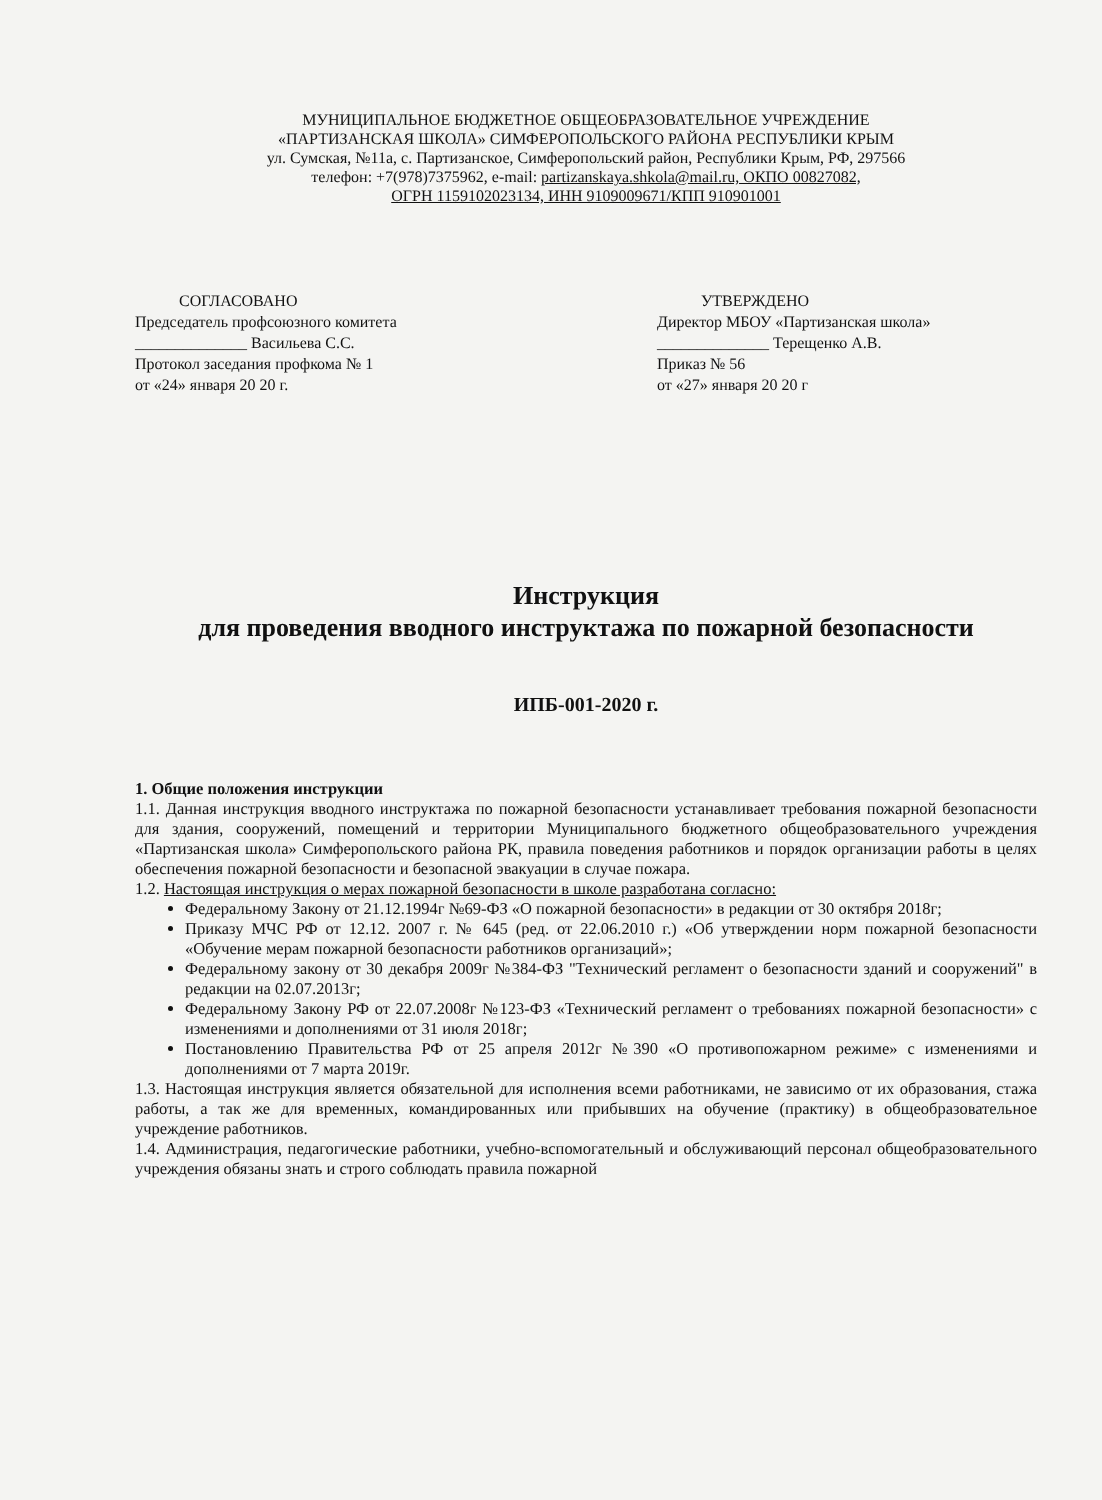МУНИЦИПАЛЬНОЕ БЮДЖЕТНОЕ ОБЩЕОБРАЗОВАТЕЛЬНОЕ УЧРЕЖДЕНИЕ
«ПАРТИЗАНСКАЯ ШКОЛА» СИМФЕРОПОЛЬСКОГО РАЙОНА РЕСПУБЛИКИ КРЫМ
ул. Сумская, №11а, с. Партизанское, Симферопольский район, Республики Крым, РФ, 297566
телефон: +7(978)7375962, e-mail: partizanskaya.shkola@mail.ru, ОКПО 00827082,
ОГРН 1159102023134, ИНН 9109009671/КПП 910901001
СОГЛАСОВАНО
Председатель профсоюзного комитета
______________ Васильева С.С.
Протокол заседания профкома № 1
от «24» января 20 20 г.
УТВЕРЖДЕНО
Директор МБОУ «Партизанская школа»
______________ Терещенко А.В.
Приказ № 56
от «27» января 20 20 г
Инструкция
для проведения вводного инструктажа по пожарной безопасности
ИПБ-001-2020 г.
1. Общие положения инструкции
1.1. Данная инструкция вводного инструктажа по пожарной безопасности устанавливает требования пожарной безопасности для здания, сооружений, помещений и территории Муниципального бюджетного общеобразовательного учреждения «Партизанская школа» Симферопольского района РК, правила поведения работников и порядок организации работы в целях обеспечения пожарной безопасности и безопасной эвакуации в случае пожара.
1.2. Настоящая инструкция о мерах пожарной безопасности в школе разработана согласно:
Федеральному Закону от 21.12.1994г №69-ФЗ «О пожарной безопасности» в редакции от 30 октября 2018г;
Приказу МЧС РФ от 12.12. 2007 г. № 645 (ред. от 22.06.2010 г.) «Об утверждении норм пожарной безопасности «Обучение мерам пожарной безопасности работников организаций»;
Федеральному закону от 30 декабря 2009г №384-ФЗ "Технический регламент о безопасности зданий и сооружений" в редакции на 02.07.2013г;
Федеральному Закону РФ от 22.07.2008г №123-ФЗ «Технический регламент о требованиях пожарной безопасности» с изменениями и дополнениями от 31 июля 2018г;
Постановлению Правительства РФ от 25 апреля 2012г №390 «О противопожарном режиме» с изменениями и дополнениями от 7 марта 2019г.
1.3. Настоящая инструкция является обязательной для исполнения всеми работниками, не зависимо от их образования, стажа работы, а так же для временных, командированных или прибывших на обучение (практику) в общеобразовательное учреждение работников.
1.4. Администрация, педагогические работники, учебно-вспомогательный и обслуживающий персонал общеобразовательного учреждения обязаны знать и строго соблюдать правила пожарной